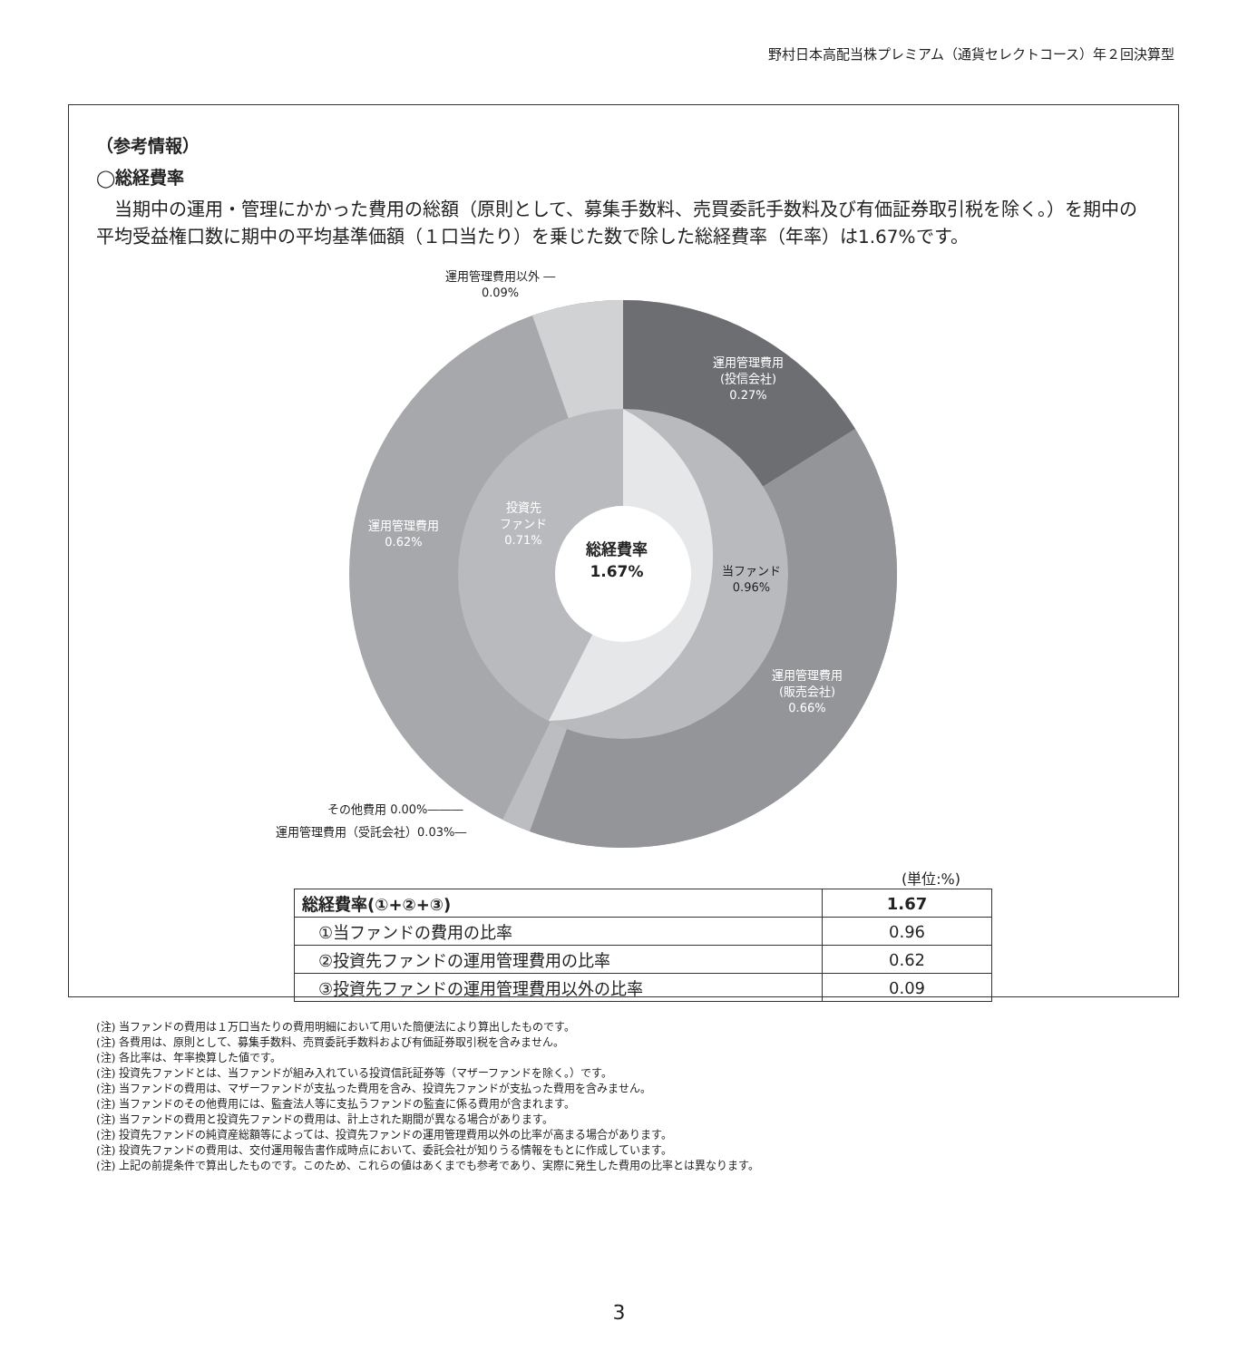野村日本高配当株プレミアム（通貨セレクトコース）年２回決算型
（参考情報）
◯総経費率
当期中の運用・管理にかかった費用の総額（原則として、募集手数料、売買委託手数料及び有価証券取引税を除く。）を期中の平均受益権口数に期中の平均基準価額（１口当たり）を乗じた数で除した総経費率（年率）は1.67%です。
運用管理費用以外 ―
0.09%
運用管理費用
(投信会社)
0.27%
運用管理費用
0.62%
投資先
ファンド
0.71%
総経費率
1.67%
当ファンド
0.96%
運用管理費用
(販売会社)
0.66%
その他費用 0.00%―――
運用管理費用（受託会社）0.03%―
(単位:%)
| 総経費率(①+②+③) | 1.67 |
| ①当ファンドの費用の比率 | 0.96 |
| ②投資先ファンドの運用管理費用の比率 | 0.62 |
| ③投資先ファンドの運用管理費用以外の比率 | 0.09 |
(注) 当ファンドの費用は１万口当たりの費用明細において用いた簡便法により算出したものです。
(注) 各費用は、原則として、募集手数料、売買委託手数料および有価証券取引税を含みません。
(注) 各比率は、年率換算した値です。
(注) 投資先ファンドとは、当ファンドが組み入れている投資信託証券等（マザーファンドを除く。）です。
(注) 当ファンドの費用は、マザーファンドが支払った費用を含み、投資先ファンドが支払った費用を含みません。
(注) 当ファンドのその他費用には、監査法人等に支払うファンドの監査に係る費用が含まれます。
(注) 当ファンドの費用と投資先ファンドの費用は、計上された期間が異なる場合があります。
(注) 投資先ファンドの純資産総額等によっては、投資先ファンドの運用管理費用以外の比率が高まる場合があります。
(注) 投資先ファンドの費用は、交付運用報告書作成時点において、委託会社が知りうる情報をもとに作成しています。
(注) 上記の前提条件で算出したものです。このため、これらの値はあくまでも参考であり、実際に発生した費用の比率とは異なります。
3